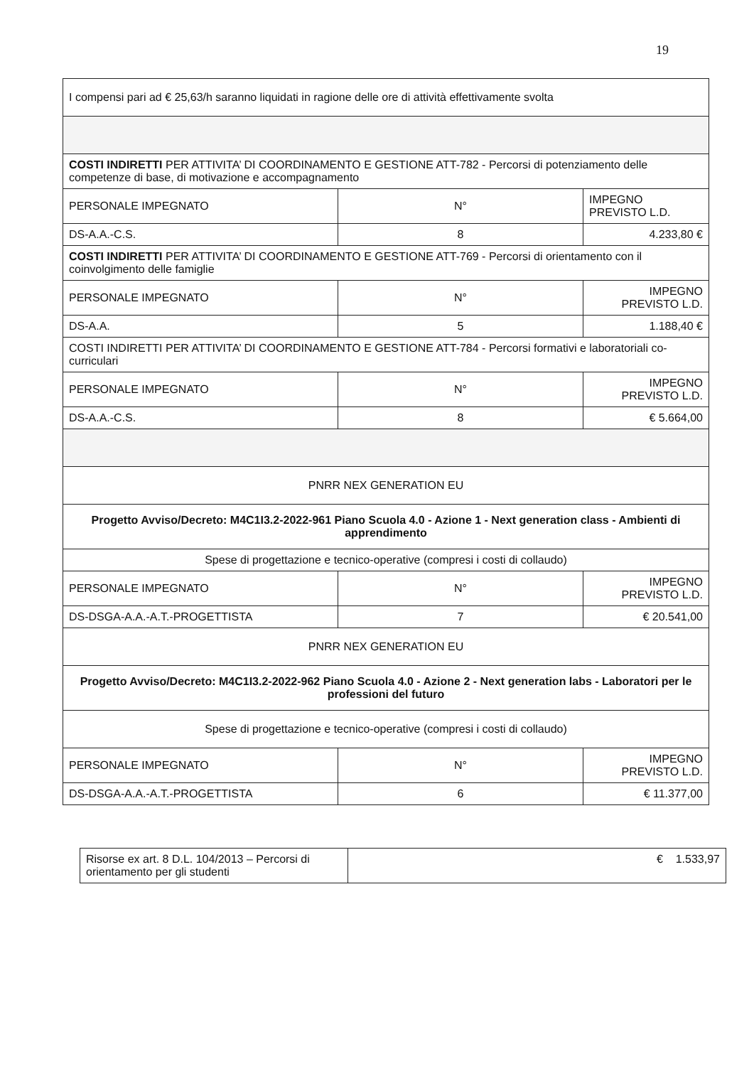19
| I compensi pari ad € 25,63/h saranno liquidati in ragione delle ore di attività effettivamente svolta | | |
| COSTI INDIRETTI PER ATTIVITA’ DI COORDINAMENTO E GESTIONE ATT-782 - Percorsi di potenziamento delle competenze di base, di motivazione e accompagnamento | | |
| PERSONALE IMPEGNATO | N° | IMPEGNO PREVISTO L.D. |
| DS-A.A.-C.S. | 8 | 4.233,80 € |
| COSTI INDIRETTI PER ATTIVITA’ DI COORDINAMENTO E GESTIONE ATT-769 - Percorsi di orientamento con il coinvolgimento delle famiglie | | |
| PERSONALE IMPEGNATO | N° | IMPEGNO PREVISTO L.D. |
| DS-A.A. | 5 | 1.188,40 € |
| COSTI INDIRETTI PER ATTIVITA’ DI COORDINAMENTO E GESTIONE ATT-784 - Percorsi formativi e laboratoriali co-curriculari | | |
| PERSONALE IMPEGNATO | N° | IMPEGNO PREVISTO L.D. |
| DS-A.A.-C.S. | 8 | € 5.664,00 |
| PNRR NEX GENERATION EU | | |
| Progetto Avviso/Decreto: M4C1I3.2-2022-961 Piano Scuola 4.0 - Azione 1 - Next generation class - Ambienti di apprendimento | | |
| Spese di progettazione e tecnico-operative (compresi i costi di collaudo) | | |
| PERSONALE IMPEGNATO | N° | IMPEGNO PREVISTO L.D. |
| DS-DSGA-A.A.-A.T.-PROGETTISTA | 7 | € 20.541,00 |
| PNRR NEX GENERATION EU | | |
| Progetto Avviso/Decreto: M4C1I3.2-2022-962 Piano Scuola 4.0 - Azione 2 - Next generation labs - Laboratori per le professioni del futuro | | |
| Spese di progettazione e tecnico-operative (compresi i costi di collaudo) | | |
| PERSONALE IMPEGNATO | N° | IMPEGNO PREVISTO L.D. |
| DS-DSGA-A.A.-A.T.-PROGETTISTA | 6 | € 11.377,00 |
| Risorse ex art. 8 D.L. 104/2013 – Percorsi di orientamento per gli studenti | € 1.533,97 |